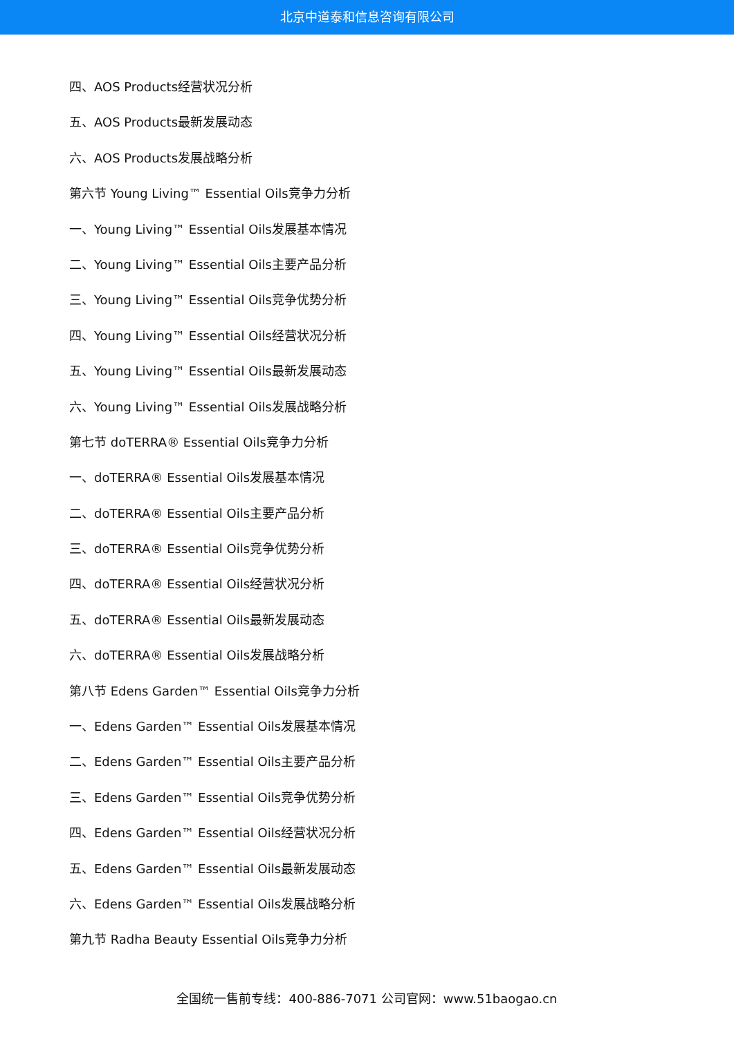北京中道泰和信息咨询有限公司
四、AOS Products经营状况分析
五、AOS Products最新发展动态
六、AOS Products发展战略分析
第六节 Young Living™ Essential Oils竞争力分析
一、Young Living™ Essential Oils发展基本情况
二、Young Living™ Essential Oils主要产品分析
三、Young Living™ Essential Oils竞争优势分析
四、Young Living™ Essential Oils经营状况分析
五、Young Living™ Essential Oils最新发展动态
六、Young Living™ Essential Oils发展战略分析
第七节 doTERRA® Essential Oils竞争力分析
一、doTERRA® Essential Oils发展基本情况
二、doTERRA® Essential Oils主要产品分析
三、doTERRA® Essential Oils竞争优势分析
四、doTERRA® Essential Oils经营状况分析
五、doTERRA® Essential Oils最新发展动态
六、doTERRA® Essential Oils发展战略分析
第八节 Edens Garden™ Essential Oils竞争力分析
一、Edens Garden™ Essential Oils发展基本情况
二、Edens Garden™ Essential Oils主要产品分析
三、Edens Garden™ Essential Oils竞争优势分析
四、Edens Garden™ Essential Oils经营状况分析
五、Edens Garden™ Essential Oils最新发展动态
六、Edens Garden™ Essential Oils发展战略分析
第九节 Radha Beauty Essential Oils竞争力分析
全国统一售前专线：400-886-7071 公司官网：www.51baogao.cn